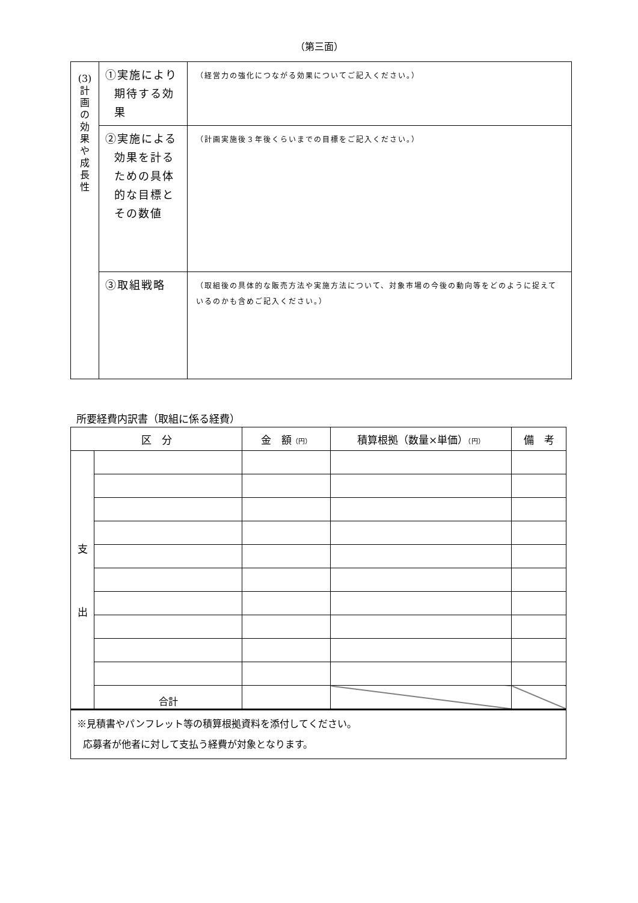（第三面）
| (3) 計 画 の 効 果 や 成 長 性 | ①実施により 期待する効 果 | （経営力の強化につながる効果についてご記入ください。） |
| | ②実施による 効果を計る ための具体 的な目標と その数値 | （計画実施後３年後くらいまでの目標をご記入ください。） |
| | ③取組戦略 | （取組後の具体的な販売方法や実施方法について、対象市場の今後の動向等をどのように捉えているのかも含めご記入ください。） |
所要経費内訳書（取組に係る経費）
| 区 分 | | 金 額 （円） | 積算根拠（数量×単価） （円） | 備 考 |
| --- | --- | --- | --- | --- |
| 支 出 | | | | |
| | 合計 | | | |
| ※見積書やパンフレット等の積算根拠資料を添付してください。 応募者が他者に対して支払う経費が対象となります。 | | | | |